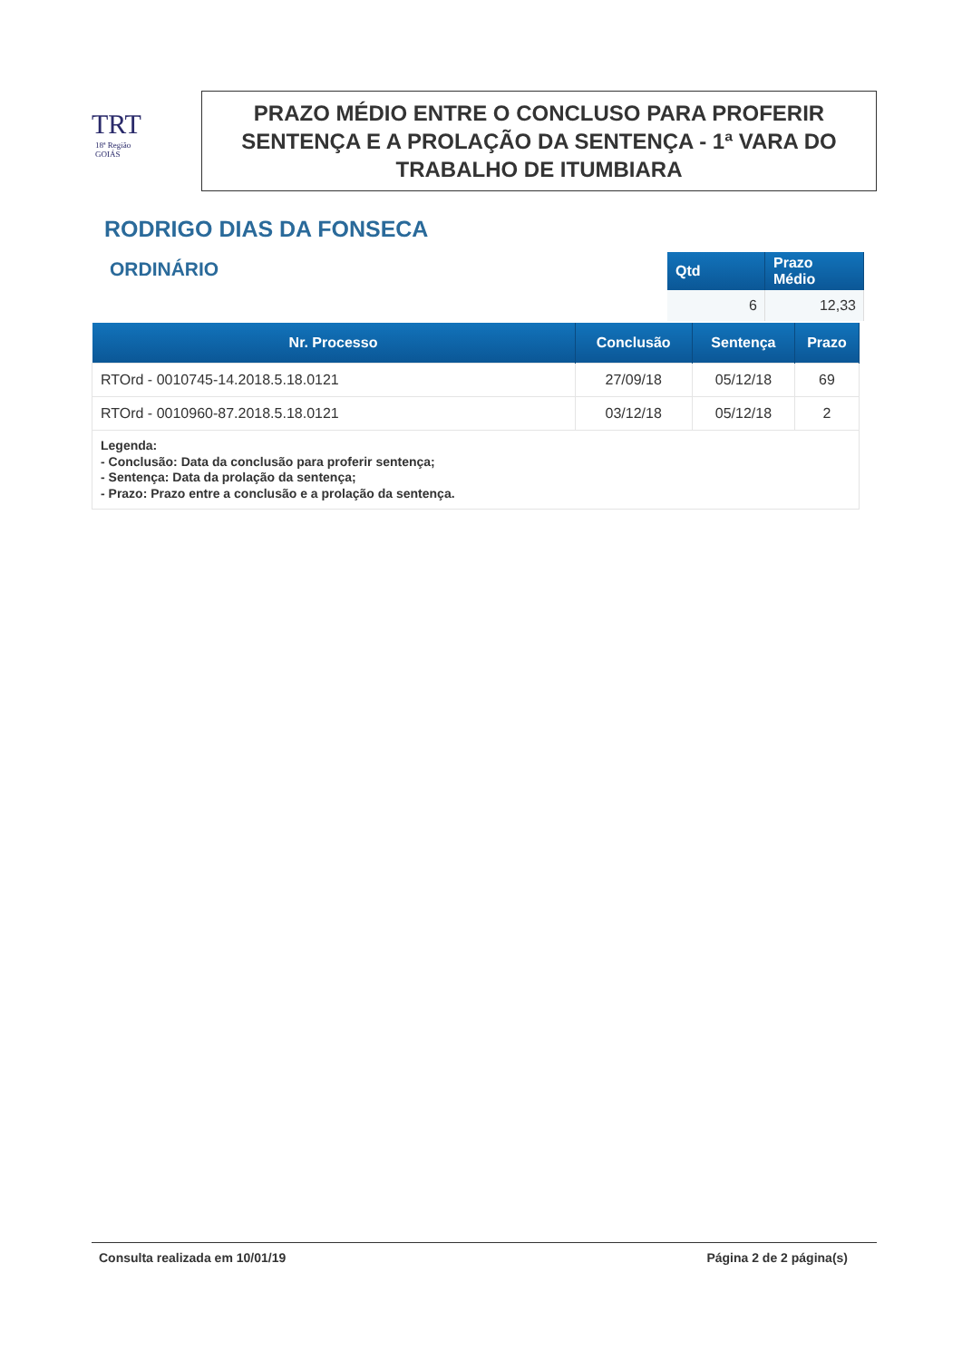TRT
18ª Região
GOIÁS
PRAZO MÉDIO ENTRE O CONCLUSO PARA PROFERIR SENTENÇA E A PROLAÇÃO DA SENTENÇA - 1ª VARA DO TRABALHO DE ITUMBIARA
RODRIGO DIAS DA FONSECA
ORDINÁRIO
| Qtd | Prazo Médio |
| --- | --- |
| 6 | 12,33 |
| Nr. Processo | Conclusão | Sentença | Prazo |
| --- | --- | --- | --- |
| RTOrd - 0010745-14.2018.5.18.0121 | 27/09/18 | 05/12/18 | 69 |
| RTOrd - 0010960-87.2018.5.18.0121 | 03/12/18 | 05/12/18 | 2 |
| Legenda: - Conclusão: Data da conclusão para proferir sentença; - Sentença: Data da prolação da sentença; - Prazo: Prazo entre a conclusão e a prolação da sentença. | | | |
Consulta realizada em 10/01/19 Página 2 de 2 página(s)